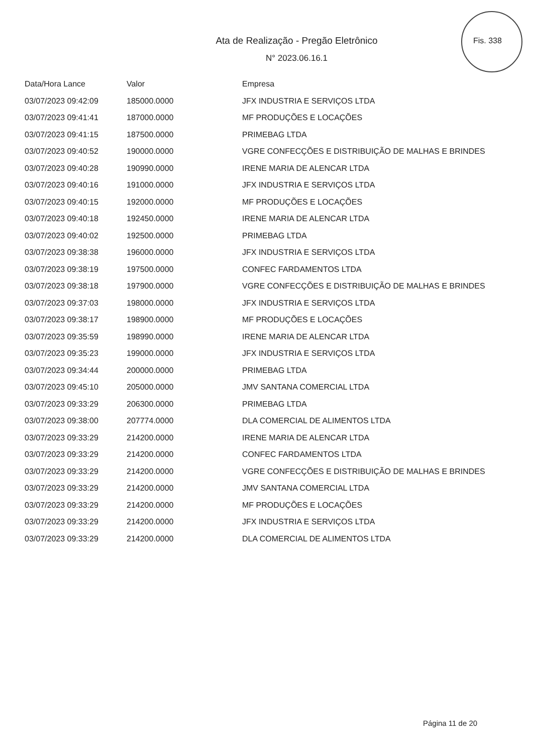Fis. 338
Ata de Realização - Pregão Eletrônico
N° 2023.06.16.1
| Data/Hora Lance | Valor | Empresa |
| --- | --- | --- |
| 03/07/2023 09:42:09 | 185000.0000 | JFX INDUSTRIA E SERVIÇOS LTDA |
| 03/07/2023 09:41:41 | 187000.0000 | MF PRODUÇÕES E LOCAÇÕES |
| 03/07/2023 09:41:15 | 187500.0000 | PRIMEBAG LTDA |
| 03/07/2023 09:40:52 | 190000.0000 | VGRE CONFECÇÕES E DISTRIBUIÇÃO DE MALHAS E BRINDES |
| 03/07/2023 09:40:28 | 190990.0000 | IRENE MARIA DE ALENCAR LTDA |
| 03/07/2023 09:40:16 | 191000.0000 | JFX INDUSTRIA E SERVIÇOS LTDA |
| 03/07/2023 09:40:15 | 192000.0000 | MF PRODUÇÕES E LOCAÇÕES |
| 03/07/2023 09:40:18 | 192450.0000 | IRENE MARIA DE ALENCAR LTDA |
| 03/07/2023 09:40:02 | 192500.0000 | PRIMEBAG LTDA |
| 03/07/2023 09:38:38 | 196000.0000 | JFX INDUSTRIA E SERVIÇOS LTDA |
| 03/07/2023 09:38:19 | 197500.0000 | CONFEC FARDAMENTOS LTDA |
| 03/07/2023 09:38:18 | 197900.0000 | VGRE CONFECÇÕES E DISTRIBUIÇÃO DE MALHAS E BRINDES |
| 03/07/2023 09:37:03 | 198000.0000 | JFX INDUSTRIA E SERVIÇOS LTDA |
| 03/07/2023 09:38:17 | 198900.0000 | MF PRODUÇÕES E LOCAÇÕES |
| 03/07/2023 09:35:59 | 198990.0000 | IRENE MARIA DE ALENCAR LTDA |
| 03/07/2023 09:35:23 | 199000.0000 | JFX INDUSTRIA E SERVIÇOS LTDA |
| 03/07/2023 09:34:44 | 200000.0000 | PRIMEBAG LTDA |
| 03/07/2023 09:45:10 | 205000.0000 | JMV SANTANA COMERCIAL LTDA |
| 03/07/2023 09:33:29 | 206300.0000 | PRIMEBAG LTDA |
| 03/07/2023 09:38:00 | 207774.0000 | DLA COMERCIAL DE ALIMENTOS LTDA |
| 03/07/2023 09:33:29 | 214200.0000 | IRENE MARIA DE ALENCAR LTDA |
| 03/07/2023 09:33:29 | 214200.0000 | CONFEC FARDAMENTOS LTDA |
| 03/07/2023 09:33:29 | 214200.0000 | VGRE CONFECÇÕES E DISTRIBUIÇÃO DE MALHAS E BRINDES |
| 03/07/2023 09:33:29 | 214200.0000 | JMV SANTANA COMERCIAL LTDA |
| 03/07/2023 09:33:29 | 214200.0000 | MF PRODUÇÕES E LOCAÇÕES |
| 03/07/2023 09:33:29 | 214200.0000 | JFX INDUSTRIA E SERVIÇOS LTDA |
| 03/07/2023 09:33:29 | 214200.0000 | DLA COMERCIAL DE ALIMENTOS LTDA |
Página 11 de 20